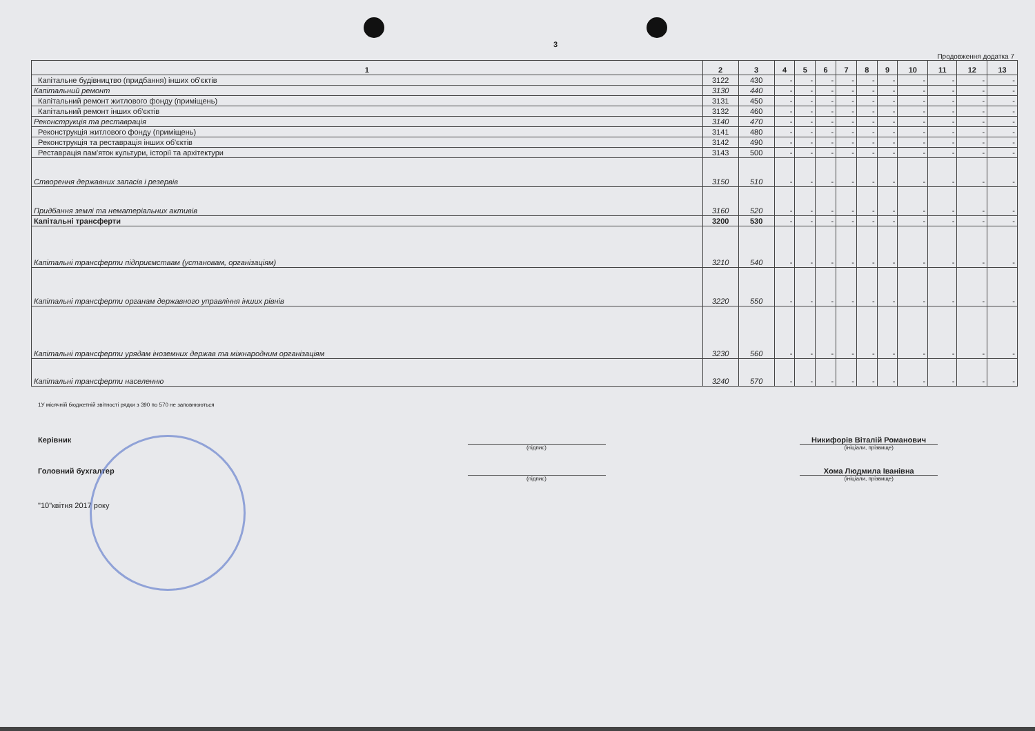3
Продовження додатка 7
| 1 | 2 | 3 | 4 | 5 | 6 | 7 | 8 | 9 | 10 | 11 | 12 | 13 |
| --- | --- | --- | --- | --- | --- | --- | --- | --- | --- | --- | --- | --- |
| Капітальне будівництво (придбання) інших об'єктів | 3122 | 430 | - | - | - | - | - | - | - | - | - | - |
| Капітальний ремонт | 3130 | 440 | - | - | - | - | - | - | - | - | - | - |
| Капітальний ремонт житлового фонду (приміщень) | 3131 | 450 | - | - | - | - | - | - | - | - | - | - |
| Капітальний ремонт інших об'єктів | 3132 | 460 | - | - | - | - | - | - | - | - | - | - |
| Реконструкція та реставрація | 3140 | 470 | - | - | - | - | - | - | - | - | - | - |
| Реконструкція житлового фонду (приміщень) | 3141 | 480 | - | - | - | - | - | - | - | - | - | - |
| Реконструкція та реставрація інших об'єктів | 3142 | 490 | - | - | - | - | - | - | - | - | - | - |
| Реставрація пам'яток культури, історії та архітектури | 3143 | 500 | - | - | - | - | - | - | - | - | - | - |
| Створення державних запасів і резервів | 3150 | 510 | - | - | - | - | - | - | - | - | - | - |
| Придбання землі та нематеріальних активів | 3160 | 520 | - | - | - | - | - | - | - | - | - | - |
| Капітальні трансферти | 3200 | 530 | - | - | - | - | - | - | - | - | - | - |
| Капітальні трансферти підприємствам (установам, організаціям) | 3210 | 540 | - | - | - | - | - | - | - | - | - | - |
| Капітальні трансферти органам державного управління інших рівнів | 3220 | 550 | - | - | - | - | - | - | - | - | - | - |
| Капітальні трансферти урядам іноземних держав та міжнародним організаціям | 3230 | 560 | - | - | - | - | - | - | - | - | - | - |
| Капітальні трансферти населенню | 3240 | 570 | - | - | - | - | - | - | - | - | - | - |
1У місячній бюджетній звітності рядки з 390 по 570 не заповнюються
Керівник
(підпис)
Никифорів Віталій Романович
(ініціали, прізвище)
Головний бухгалтер
(підпис)
Хома Людмила Іванівна
(ініціали, прізвище)
"10"квітня 2017 року